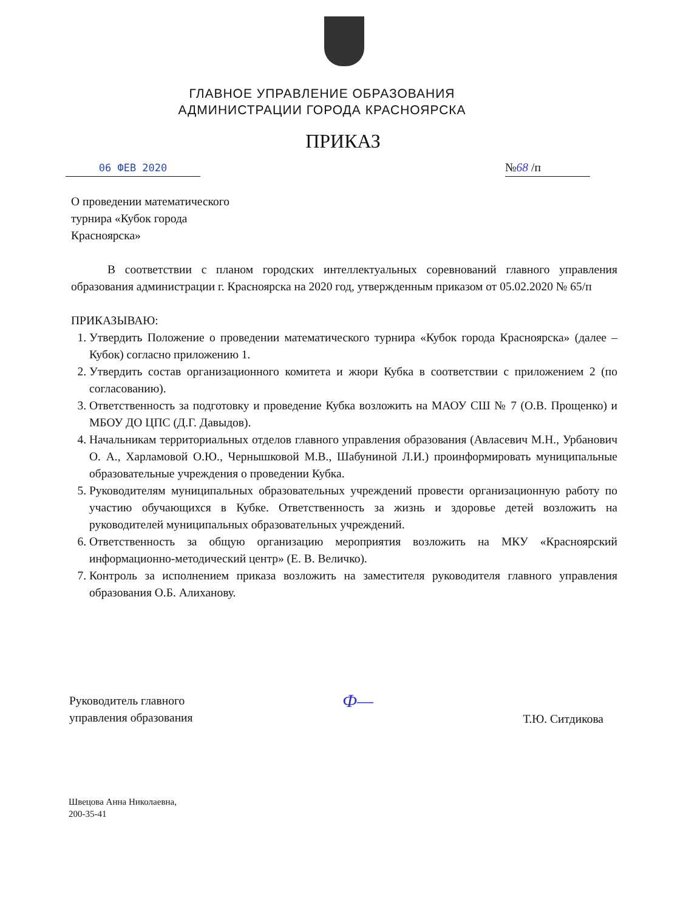ГЛАВНОЕ УПРАВЛЕНИЕ ОБРАЗОВАНИЯ
АДМИНИСТРАЦИИ ГОРОДА КРАСНОЯРСКА
ПРИКАЗ
06 ФЕВ 2020 №68 /п
О проведении математического
турнира «Кубок города
Красноярска»
В соответствии с планом городских интеллектуальных соревнований главного управления образования администрации г. Красноярска на 2020 год, утвержденным приказом от 05.02.2020 № 65/п
ПРИКАЗЫВАЮ:
1. Утвердить Положение о проведении математического турнира «Кубок города Красноярска» (далее – Кубок) согласно приложению 1.
2. Утвердить состав организационного комитета и жюри Кубка в соответствии с приложением 2 (по согласованию).
3. Ответственность за подготовку и проведение Кубка возложить на МАОУ СШ № 7 (О.В. Прощенко) и МБОУ ДО ЦПС (Д.Г. Давыдов).
4. Начальникам территориальных отделов главного управления образования (Авласевич М.Н., Урбанович О. А., Харламовой О.Ю., Чернышковой М.В., Шабуниной Л.И.) проинформировать муниципальные образовательные учреждения о проведении Кубка.
5. Руководителям муниципальных образовательных учреждений провести организационную работу по участию обучающихся в Кубке. Ответственность за жизнь и здоровье детей возложить на руководителей муниципальных образовательных учреждений.
6. Ответственность за общую организацию мероприятия возложить на МКУ «Красноярский информационно-методический центр» (Е. В. Величко).
7. Контроль за исполнением приказа возложить на заместителя руководителя главного управления образования О.Б. Алиханову.
Руководитель главного
управления образования
Ф—
Т.Ю. Ситдикова
Швецова Анна Николаевна,
200-35-41